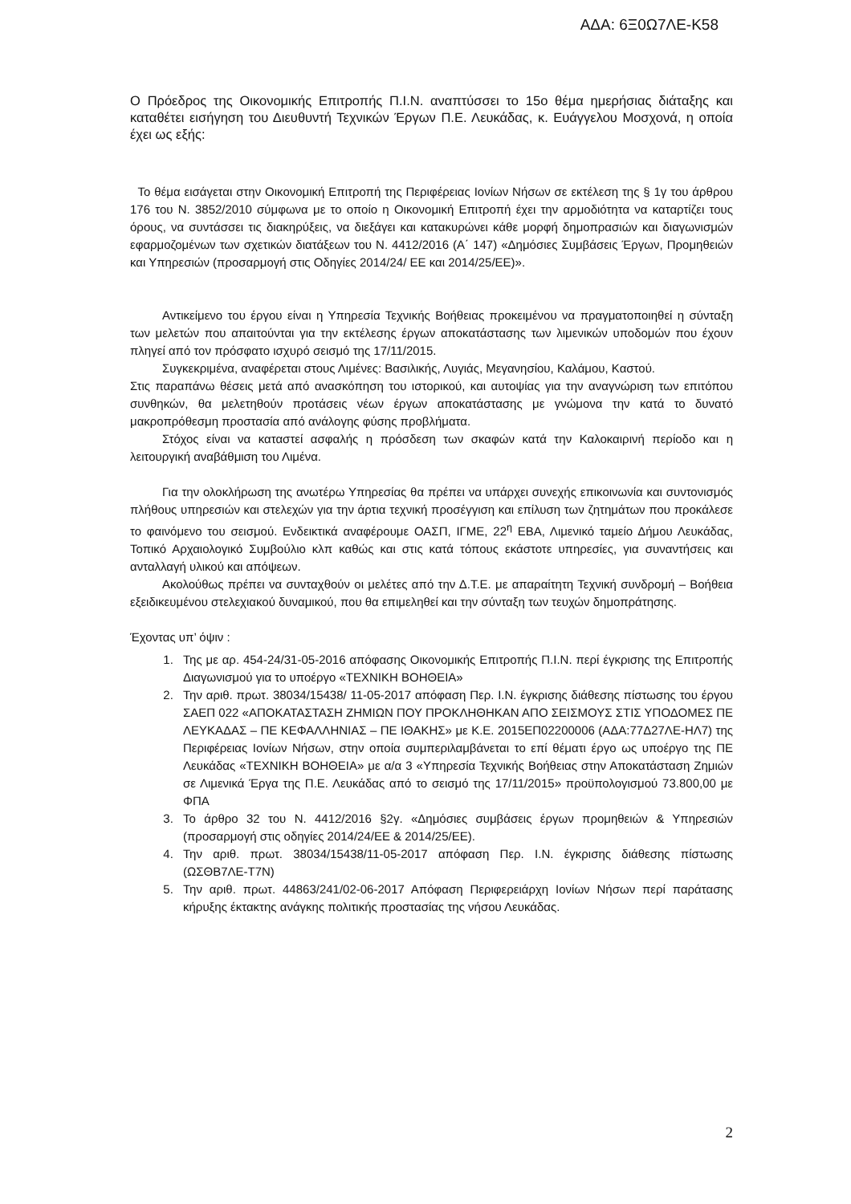ΑΔΑ: 6Ξ0Ω7ΛΕ-Κ58
Ο Πρόεδρος της Οικονομικής Επιτροπής Π.Ι.Ν. αναπτύσσει το 15ο θέμα ημερήσιας διάταξης και καταθέτει εισήγηση του Διευθυντή Τεχνικών Έργων Π.Ε. Λευκάδας, κ. Ευάγγελου Μοσχονά, η οποία έχει ως εξής:
Το θέμα εισάγεται στην Οικονομική Επιτροπή της Περιφέρειας Ιονίων Νήσων σε εκτέλεση της § 1γ του άρθρου 176 του Ν. 3852/2010 σύμφωνα με το οποίο η Οικονομική Επιτροπή έχει την αρμοδιότητα να καταρτίζει τους όρους, να συντάσσει τις διακηρύξεις, να διεξάγει και κατακυρώνει κάθε μορφή δημοπρασιών και διαγωνισμών εφαρμοζομένων των σχετικών διατάξεων του Ν. 4412/2016 (Α΄ 147) «Δημόσιες Συμβάσεις Έργων, Προμηθειών και Υπηρεσιών (προσαρμογή στις Οδηγίες 2014/24/ ΕΕ και 2014/25/ΕΕ)».
Αντικείμενο του έργου είναι η Υπηρεσία Τεχνικής Βοήθειας προκειμένου να πραγματοποιηθεί η σύνταξη των μελετών που απαιτούνται για την εκτέλεσης έργων αποκατάστασης των λιμενικών υποδομών που έχουν πληγεί από τον πρόσφατο ισχυρό σεισμό της 17/11/2015.
Συγκεκριμένα, αναφέρεται στους Λιμένες: Βασιλικής, Λυγιάς, Μεγανησίου, Καλάμου, Καστού.
Στις παραπάνω θέσεις μετά από ανασκόπηση του ιστορικού, και αυτοψίας για την αναγνώριση των επιτόπου συνθηκών, θα μελετηθούν προτάσεις νέων έργων αποκατάστασης με γνώμονα την κατά το δυνατό μακροπρόθεσμη προστασία από ανάλογης φύσης προβλήματα.
Στόχος είναι να καταστεί ασφαλής η πρόσδεση των σκαφών κατά την Καλοκαιρινή περίοδο και η λειτουργική αναβάθμιση του Λιμένα.
Για την ολοκλήρωση της ανωτέρω Υπηρεσίας θα πρέπει να υπάρχει συνεχής επικοινωνία και συντονισμός πλήθους υπηρεσιών και στελεχών για την άρτια τεχνική προσέγγιση και επίλυση των ζητημάτων που προκάλεσε το φαινόμενο του σεισμού. Ενδεικτικά αναφέρουμε ΟΑΣΠ, ΙΓΜΕ, 22<sup>η</sup> ΕΒΑ, Λιμενικό ταμείο Δήμου Λευκάδας, Τοπικό Αρχαιολογικό Συμβούλιο κλπ καθώς και στις κατά τόπους εκάστοτε υπηρεσίες, για συναντήσεις και ανταλλαγή υλικού και απόψεων.
Ακολούθως πρέπει να συνταχθούν οι μελέτες από την Δ.Τ.Ε. με απαραίτητη Τεχνική συνδρομή – Βοήθεια εξειδικευμένου στελεχιακού δυναμικού, που θα επιμεληθεί και την σύνταξη των τευχών δημοπράτησης.
Έχοντας υπ’ όψιν :
1. Της με αρ. 454-24/31-05-2016 απόφασης Οικονομικής Επιτροπής Π.Ι.Ν. περί έγκρισης της Επιτροπής Διαγωνισμού για το υποέργο «ΤΕΧΝΙΚΗ ΒΟΗΘΕΙΑ»
2. Την αριθ. πρωτ. 38034/15438/ 11-05-2017 απόφαση Περ. Ι.Ν. έγκρισης διάθεσης πίστωσης του έργου ΣΑΕΠ 022 «ΑΠΟΚΑΤΑΣΤΑΣΗ ΖΗΜΙΩΝ ΠΟΥ ΠΡΟΚΛΗΘΗΚΑΝ ΑΠΟ ΣΕΙΣΜΟΥΣ ΣΤΙΣ ΥΠΟΔΟΜΕΣ ΠΕ ΛΕΥΚΑΔΑΣ – ΠΕ ΚΕΦΑΛΛΗΝΙΑΣ – ΠΕ ΙΘΑΚΗΣ» με Κ.Ε. 2015ΕΠ02200006 (ΑΔΑ:77Δ27ΛΕ-ΗΛ7) της Περιφέρειας Ιονίων Νήσων, στην οποία συμπεριλαμβάνεται το επί θέματι έργο ως υποέργο της ΠΕ Λευκάδας «ΤΕΧΝΙΚΗ ΒΟΗΘΕΙΑ» με α/α 3 «Υπηρεσία Τεχνικής Βοήθειας στην Αποκατάσταση Ζημιών σε Λιμενικά Έργα της Π.Ε. Λευκάδας από το σεισμό της 17/11/2015» προϋπολογισμού 73.800,00 με ΦΠΑ
3. Το άρθρο 32 του Ν. 4412/2016 §2γ. «Δημόσιες συμβάσεις έργων προμηθειών & Υπηρεσιών (προσαρμογή στις οδηγίες 2014/24/ΕΕ & 2014/25/ΕΕ).
4. Την αριθ. πρωτ. 38034/15438/11-05-2017 απόφαση Περ. Ι.Ν. έγκρισης διάθεσης πίστωσης (ΩΣΘΒ7ΛΕ-Τ7Ν)
5. Την αριθ. πρωτ. 44863/241/02-06-2017 Απόφαση Περιφερειάρχη Ιονίων Νήσων περί παράτασης κήρυξης έκτακτης ανάγκης πολιτικής προστασίας της νήσου Λευκάδας.
2